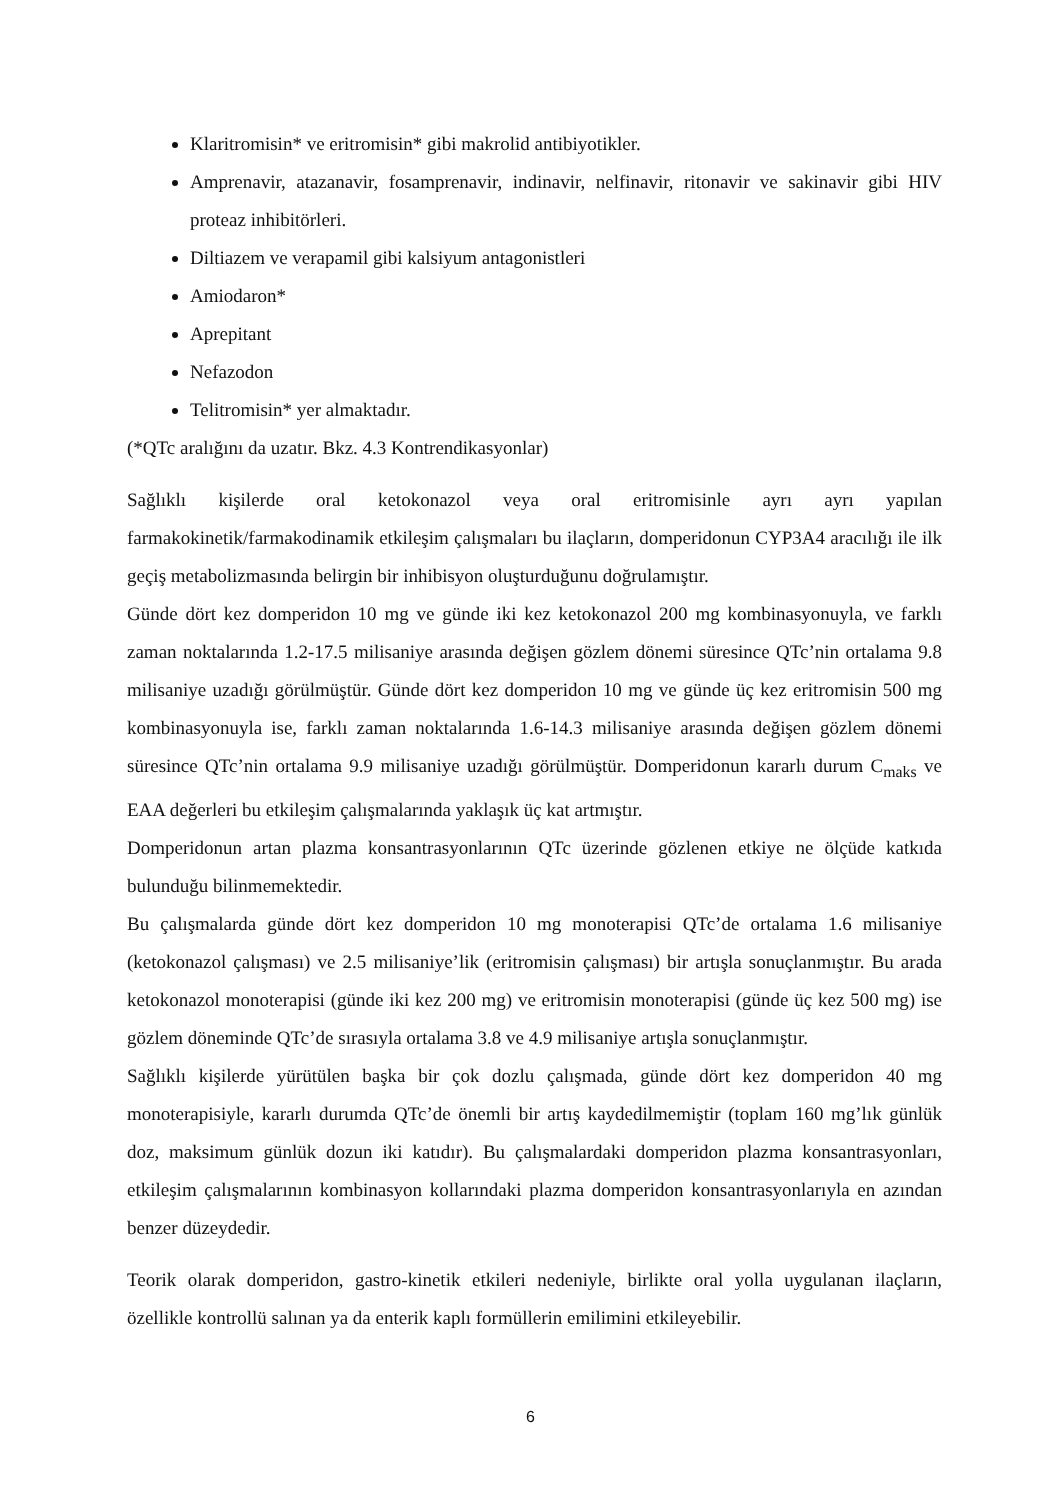Klaritromisin* ve eritromisin* gibi makrolid antibiyotikler.
Amprenavir, atazanavir, fosamprenavir, indinavir, nelfinavir, ritonavir ve sakinavir gibi HIV proteaz inhibitörleri.
Diltiazem ve verapamil gibi kalsiyum antagonistleri
Amiodaron*
Aprepitant
Nefazodon
Telitromisin* yer almaktadır.
(*QTc aralığını da uzatır. Bkz. 4.3 Kontrendikasyonlar)
Sağlıklı kişilerde oral ketokonazol veya oral eritromisinle ayrı ayrı yapılan farmakokinetik/farmakodinamik etkileşim çalışmaları bu ilaçların, domperidonun CYP3A4 aracılığı ile ilk geçiş metabolizmasında belirgin bir inhibisyon oluşturduğunu doğrulamıştır.
Günde dört kez domperidon 10 mg ve günde iki kez ketokonazol 200 mg kombinasyonuyla, ve farklı zaman noktalarında 1.2-17.5 milisaniye arasında değişen gözlem dönemi süresince QTc’nin ortalama 9.8 milisaniye uzadığı görülmüştür. Günde dört kez domperidon 10 mg ve günde üç kez eritromisin 500 mg kombinasyonuyla ise, farklı zaman noktalarında 1.6-14.3 milisaniye arasında değişen gözlem dönemi süresince QTc’nin ortalama 9.9 milisaniye uzadığı görülmüştür. Domperidonun kararlı durum C<sub>maks</sub> ve EAA değerleri bu etkileşim çalışmalarında yaklaşık üç kat artmıştır.
Domperidonun artan plazma konsantrasyonlarının QTc üzerinde gözlenen etkiye ne ölçüde katkıda bulunduğu bilinmemektedir.
Bu çalışmalarda günde dört kez domperidon 10 mg monoterapisi QTc’de ortalama 1.6 milisaniye (ketokonazol çalışması) ve 2.5 milisaniye’lik (eritromisin çalışması) bir artışla sonuçlanmıştır. Bu arada ketokonazol monoterapisi (günde iki kez 200 mg) ve eritromisin monoterapisi (günde üç kez 500 mg) ise gözlem döneminde QTc’de sırasıyla ortalama 3.8 ve 4.9 milisaniye artışla sonuçlanmıştır.
Sağlıklı kişilerde yürütülen başka bir çok dozlu çalışmada, günde dört kez domperidon 40 mg monoterapisiyle, kararlı durumda QTc’de önemli bir artış kaydedilmemiştir (toplam 160 mg’lık günlük doz, maksimum günlük dozun iki katıdır). Bu çalışmalardaki domperidon plazma konsantrasyonları, etkileşim çalışmalarının kombinasyon kollarındaki plazma domperidon konsantrasyonlarıyla en azından benzer düzeydedir.
Teorik olarak domperidon, gastro-kinetik etkileri nedeniyle, birlikte oral yolla uygulanan ilaçların, özellikle kontrollü salınan ya da enterik kaplı formüllerin emilimini etkileyebilir.
6